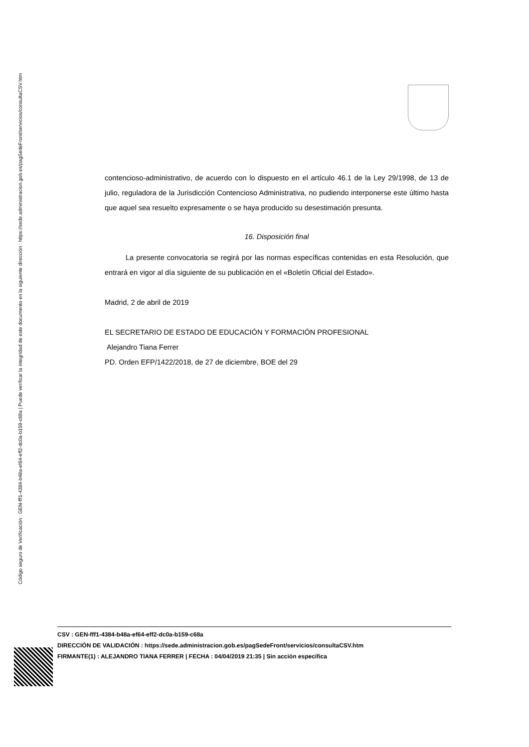Código seguro de Verificación : GEN-fff1-4384-b48a-ef64-eff2-dc0a-b159-c68a | Puede verificar la integridad de este documento en la siguiente dirección : https://sede.administracion.gob.es/pagSedeFront/servicios/consultaCSV.htm
contencioso-administrativo, de acuerdo con lo dispuesto en el artículo 46.1 de la Ley 29/1998, de 13 de julio, reguladora de la Jurisdicción Contencioso Administrativa, no pudiendo interponerse este último hasta que aquel sea resuelto expresamente o se haya producido su desestimación presunta.
16. Disposición final
La presente convocatoria se regirá por las normas específicas contenidas en esta Resolución, que entrará en vigor al día siguiente de su publicación en el «Boletín Oficial del Estado».
Madrid, 2 de abril de 2019
EL SECRETARIO DE ESTADO DE EDUCACIÓN Y FORMACIÓN PROFESIONAL
Alejandro Tiana Ferrer
PD. Orden EFP/1422/2018, de 27 de diciembre, BOE del 29
CSV : GEN-fff1-4384-b48a-ef64-eff2-dc0a-b159-c68a
DIRECCIÓN DE VALIDACIÓN : https://sede.administracion.gob.es/pagSedeFront/servicios/consultaCSV.htm
FIRMANTE(1) : ALEJANDRO TIANA FERRER | FECHA : 04/04/2019 21:35 | Sin acción específica